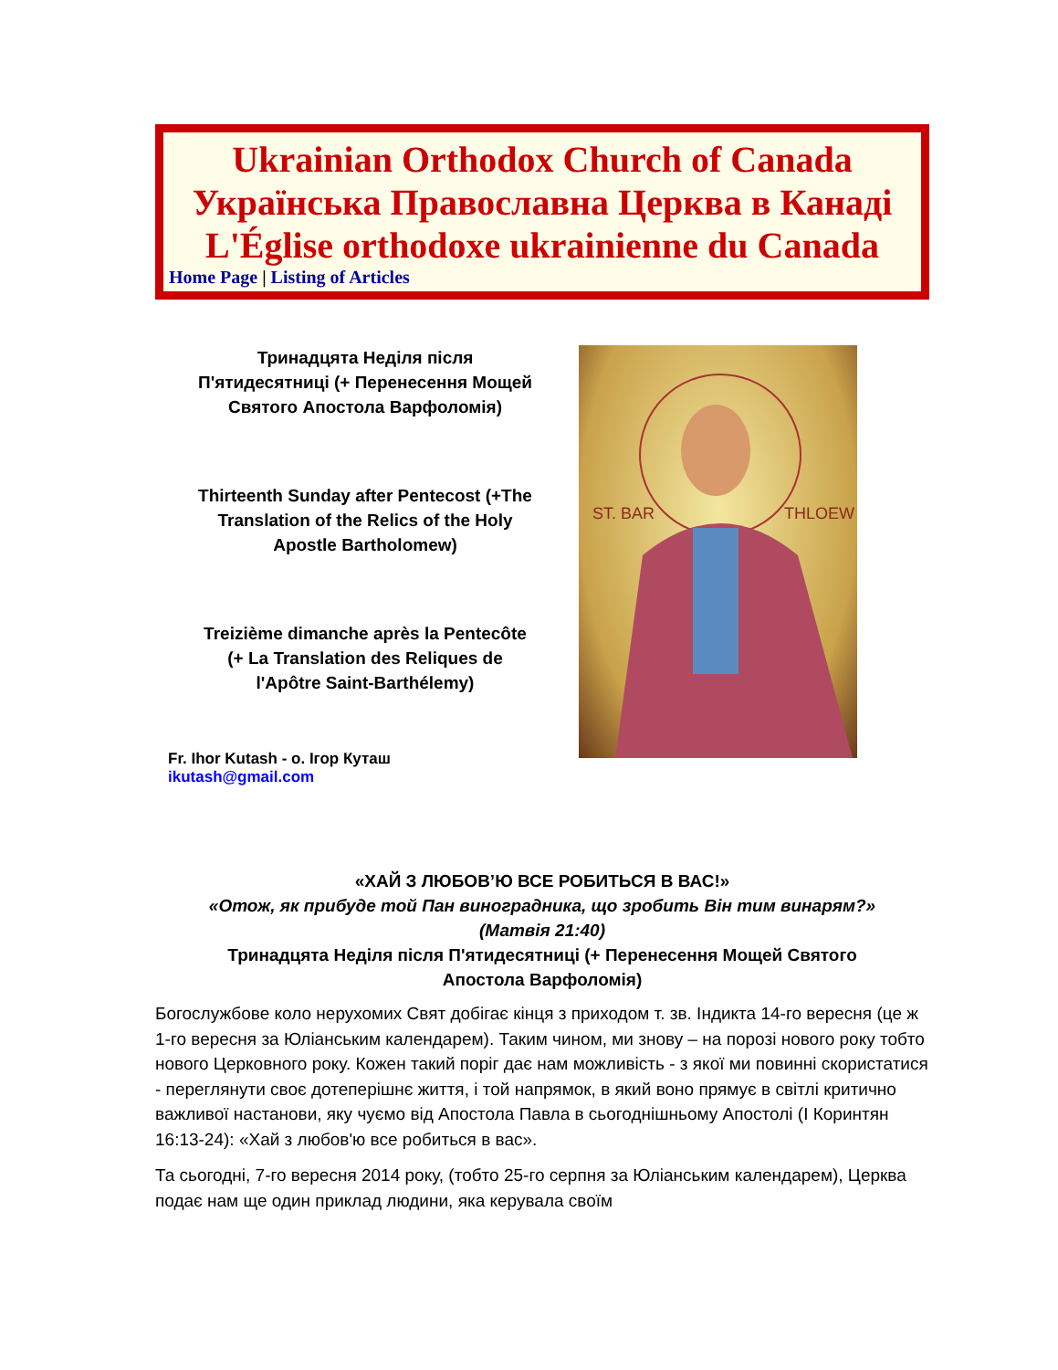Ukrainian Orthodox Church of Canada
Українська Православна Церква в Канаді
L'Église orthodoxe ukrainienne du Canada
Home Page | Listing of Articles
Тринадцята Неділя після
П'ятидесятниці (+ Перенесення Мощей
Святого Апостола Варфоломія)
Thirteenth Sunday after Pentecost (+The
Translation of the Relics of the Holy
Apostle Bartholomew)
Treizième dimanche après la Pentecôte
(+ La Translation des Reliques de
l'Apôtre Saint-Barthélemy)
Fr. Ihor Kutash - о. Ігор Куташ
ikutash@gmail.com
ST. BAR
THLOEW
«ХАЙ З ЛЮБОВ’Ю ВСЕ РОБИТЬСЯ В ВАС!»
«Отож, як прибуде той Пан виноградника, що зробить Він тим винарям?»
(Матвія 21:40)
Тринадцята Неділя після П'ятидесятниці (+ Перенесення Мощей Святого
Апостола Варфоломія)
Богослужбове коло нерухомих Свят добігає кінця з приходом т. зв. Індикта 14-го вересня (це ж 1-го вересня за Юліанським календарем). Таким чином, ми знову – на порозі нового року тобто нового Церковного року. Кожен такий поріг дає нам можливість - з якої ми повинні скористатися - переглянути своє дотеперішнє життя, і той напрямок, в який воно прямує в світлі критично важливої настанови, яку чуємо від Апостола Павла в сьогоднішньому Апостолі (І Коринтян 16:13-24): «Хай з любов'ю все робиться в вас».
Та сьогодні, 7-го вересня 2014 року, (тобто 25-го серпня за Юліанським календарем), Церква подає нам ще один приклад людини, яка керувала своїм